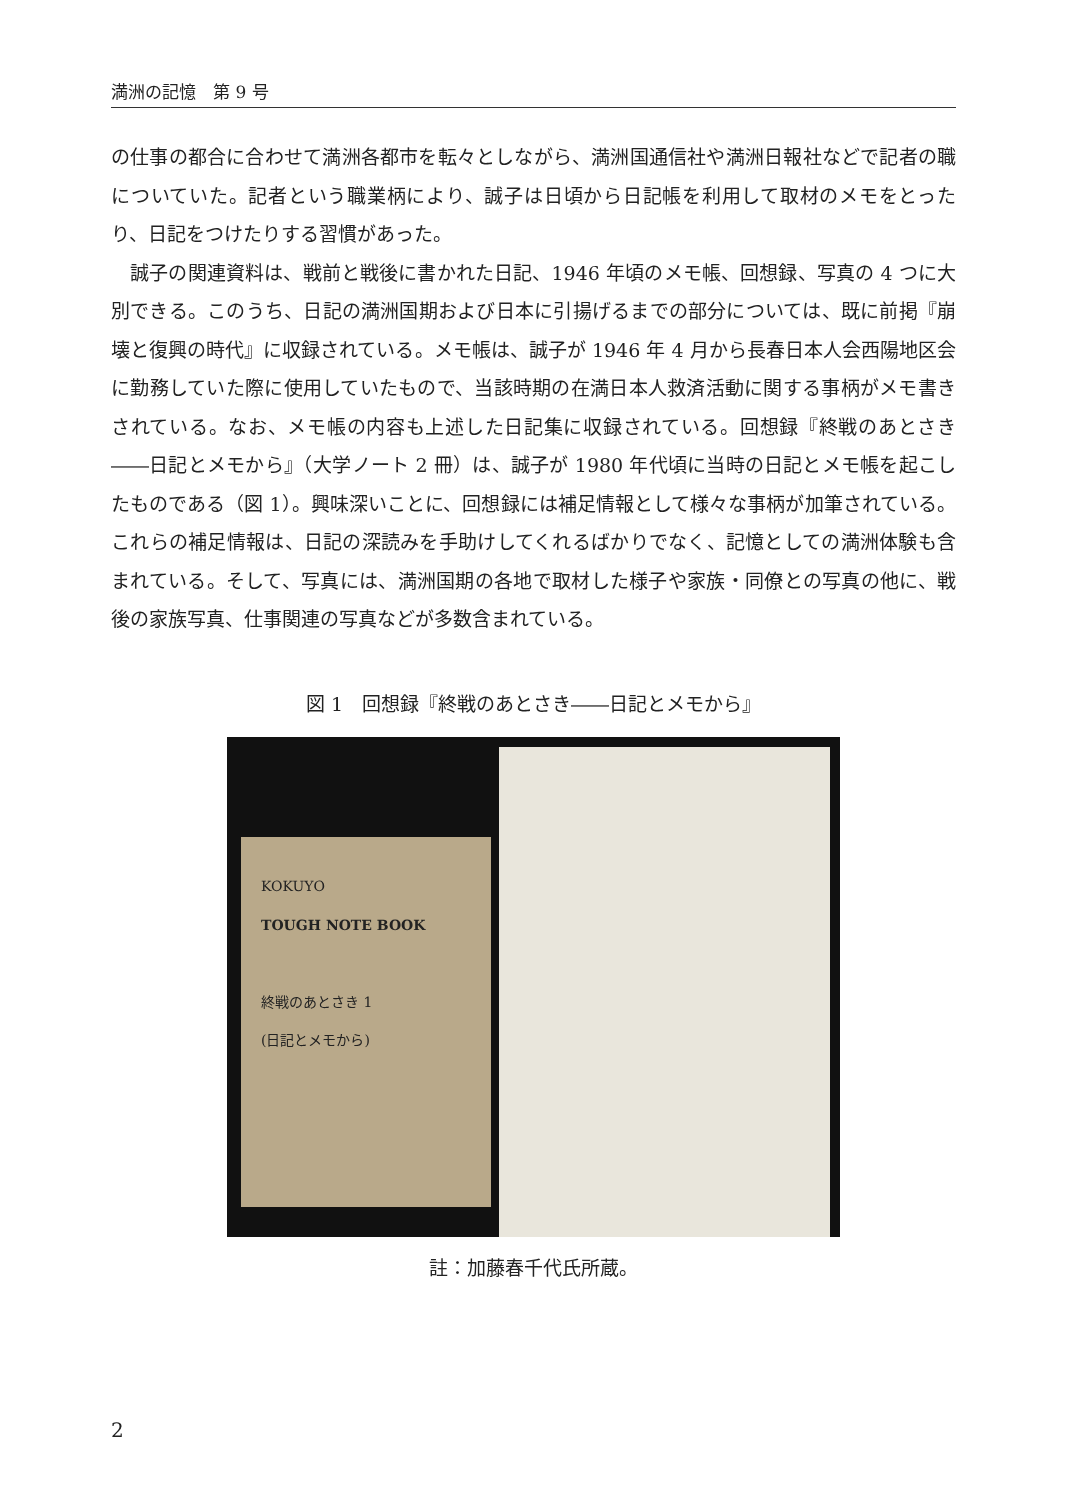満洲の記憶　第 9 号
の仕事の都合に合わせて満洲各都市を転々としながら、満洲国通信社や満洲日報社などで記者の職についていた。記者という職業柄により、誠子は日頃から日記帳を利用して取材のメモをとったり、日記をつけたりする習慣があった。
　誠子の関連資料は、戦前と戦後に書かれた日記、1946 年頃のメモ帳、回想録、写真の 4 つに大別できる。このうち、日記の満洲国期および日本に引揚げるまでの部分については、既に前掲『崩壊と復興の時代』に収録されている。メモ帳は、誠子が 1946 年 4 月から長春日本人会西陽地区会に勤務していた際に使用していたもので、当該時期の在満日本人救済活動に関する事柄がメモ書きされている。なお、メモ帳の内容も上述した日記集に収録されている。回想録『終戦のあとさき――日記とメモから』（大学ノート 2 冊）は、誠子が 1980 年代頃に当時の日記とメモ帳を起こしたものである（図 1）。興味深いことに、回想録には補足情報として様々な事柄が加筆されている。これらの補足情報は、日記の深読みを手助けしてくれるばかりでなく、記憶としての満洲体験も含まれている。そして、写真には、満洲国期の各地で取材した様子や家族・同僚との写真の他に、戦後の家族写真、仕事関連の写真などが多数含まれている。
図 1　回想録『終戦のあとさき――日記とメモから』
KOKUYO
TOUGH NOTE BOOK
終戦のあとさき 1
(日記とメモから)
註：加藤春千代氏所蔵。
2